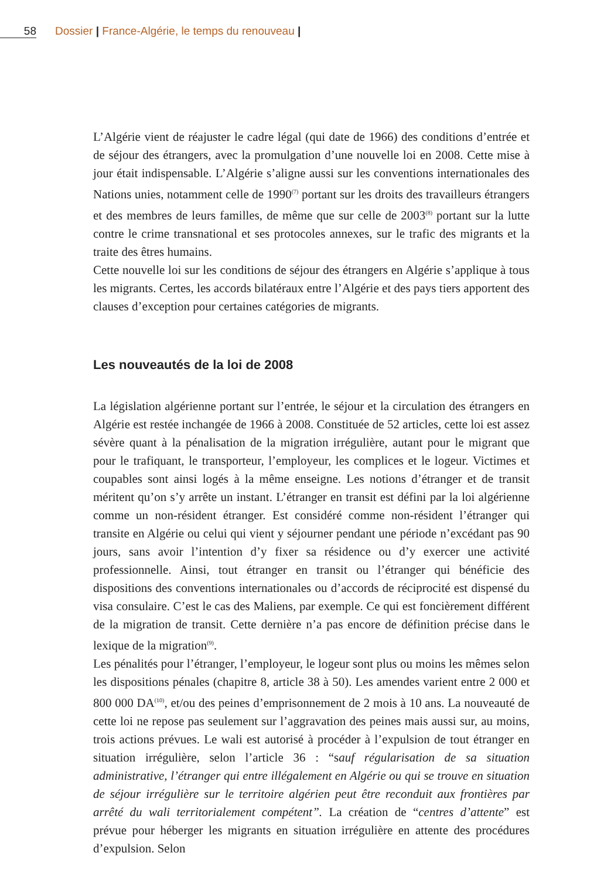58 Dossier | France-Algérie, le temps du renouveau |
L’Algérie vient de réajuster le cadre légal (qui date de 1966) des conditions d’entrée et de séjour des étrangers, avec la promulgation d’une nouvelle loi en 2008. Cette mise à jour était indispensable. L’Algérie s’aligne aussi sur les conventions internationales des Nations unies, notamment celle de 1990<sup>(7)</sup> portant sur les droits des travailleurs étrangers et des membres de leurs familles, de même que sur celle de 2003<sup>(8)</sup> portant sur la lutte contre le crime transnational et ses protocoles annexes, sur le trafic des migrants et la traite des êtres humains.
Cette nouvelle loi sur les conditions de séjour des étrangers en Algérie s’applique à tous les migrants. Certes, les accords bilatéraux entre l’Algérie et des pays tiers apportent des clauses d’exception pour certaines catégories de migrants.
Les nouveautés de la loi de 2008
La législation algérienne portant sur l’entrée, le séjour et la circulation des étrangers en Algérie est restée inchangée de 1966 à 2008. Constituée de 52 articles, cette loi est assez sévère quant à la pénalisation de la migration irrégulière, autant pour le migrant que pour le trafiquant, le transporteur, l’employeur, les complices et le logeur. Victimes et coupables sont ainsi logés à la même enseigne. Les notions d’étranger et de transit méritent qu’on s’y arrête un instant. L’étranger en transit est défini par la loi algérienne comme un non-résident étranger. Est considéré comme non-résident l’étranger qui transite en Algérie ou celui qui vient y séjourner pendant une période n’excédant pas 90 jours, sans avoir l’intention d’y fixer sa résidence ou d’y exercer une activité professionnelle. Ainsi, tout étranger en transit ou l’étranger qui bénéficie des dispositions des conventions internationales ou d’accords de réciprocité est dispensé du visa consulaire. C’est le cas des Maliens, par exemple. Ce qui est foncièrement différent de la migration de transit. Cette dernière n’a pas encore de définition précise dans le lexique de la migration<sup>(9)</sup>.
Les pénalités pour l’étranger, l’employeur, le logeur sont plus ou moins les mêmes selon les dispositions pénales (chapitre 8, article 38 à 50). Les amendes varient entre 2 000 et 800 000 DA<sup>(10)</sup>, et/ou des peines d’emprisonnement de 2 mois à 10 ans. La nouveauté de cette loi ne repose pas seulement sur l’aggravation des peines mais aussi sur, au moins, trois actions prévues. Le wali est autorisé à procéder à l’expulsion de tout étranger en situation irrégulière, selon l’article 36 : “sauf régularisation de sa situation administrative, l’étranger qui entre illégalement en Algérie ou qui se trouve en situation de séjour irrégulière sur le territoire algérien peut être reconduit aux frontières par arrêté du wali territorialement compétent”. La création de “centres d’attente” est prévue pour héberger les migrants en situation irrégulière en attente des procédures d’expulsion. Selon